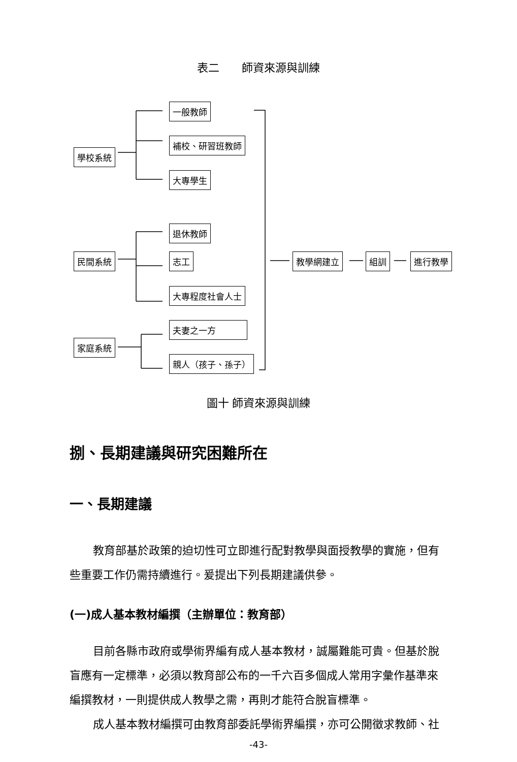表二　　師資來源與訓練
一般教師
補校、研習班教師
學校系統
大專學生
退休教師
民間系統 志工 教學網建立 組訓 進行教學
大專程度社會人士
夫妻之一方
家庭系統
親人（孩子、孫子）
圖十 師資來源與訓練
捌、長期建議與研究困難所在
一、長期建議
教育部基於政策的迫切性可立即進行配對教學與面授教學的實施，但有些重要工作仍需持續進行。爰提出下列長期建議供參。
(一)成人基本教材編撰（主辦單位：教育部）
目前各縣市政府或學術界編有成人基本教材，誠屬難能可貴。但基於脫盲應有一定標準，必須以教育部公布的一千六百多個成人常用字彙作基準來編撰教材，一則提供成人教學之需，再則才能符合脫盲標準。
成人基本教材編撰可由教育部委託學術界編撰，亦可公開徵求教師、社
-43-